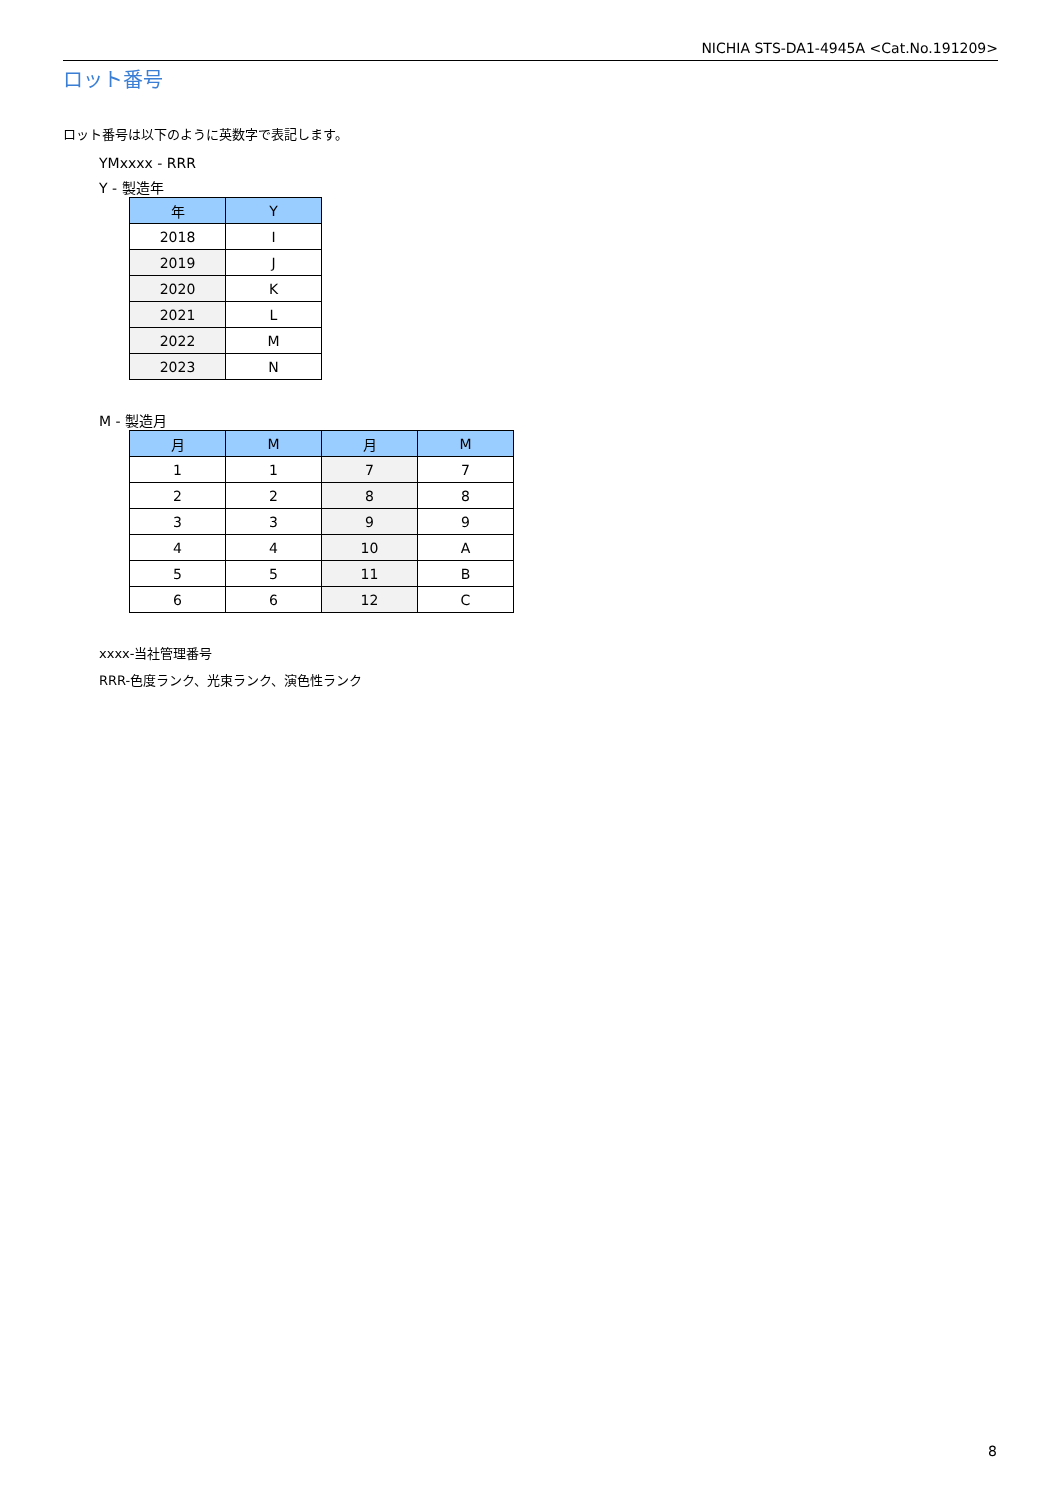NICHIA STS-DA1-4945A <Cat.No.191209>
ロット番号
ロット番号は以下のように英数字で表記します。
YMxxxx - RRR
Y - 製造年
| 年 | Y |
| --- | --- |
| 2018 | I |
| 2019 | J |
| 2020 | K |
| 2021 | L |
| 2022 | M |
| 2023 | N |
M - 製造月
| 月 | M | 月 | M |
| --- | --- | --- | --- |
| 1 | 1 | 7 | 7 |
| 2 | 2 | 8 | 8 |
| 3 | 3 | 9 | 9 |
| 4 | 4 | 10 | A |
| 5 | 5 | 11 | B |
| 6 | 6 | 12 | C |
xxxx-当社管理番号
RRR-色度ランク、光束ランク、演色性ランク
8